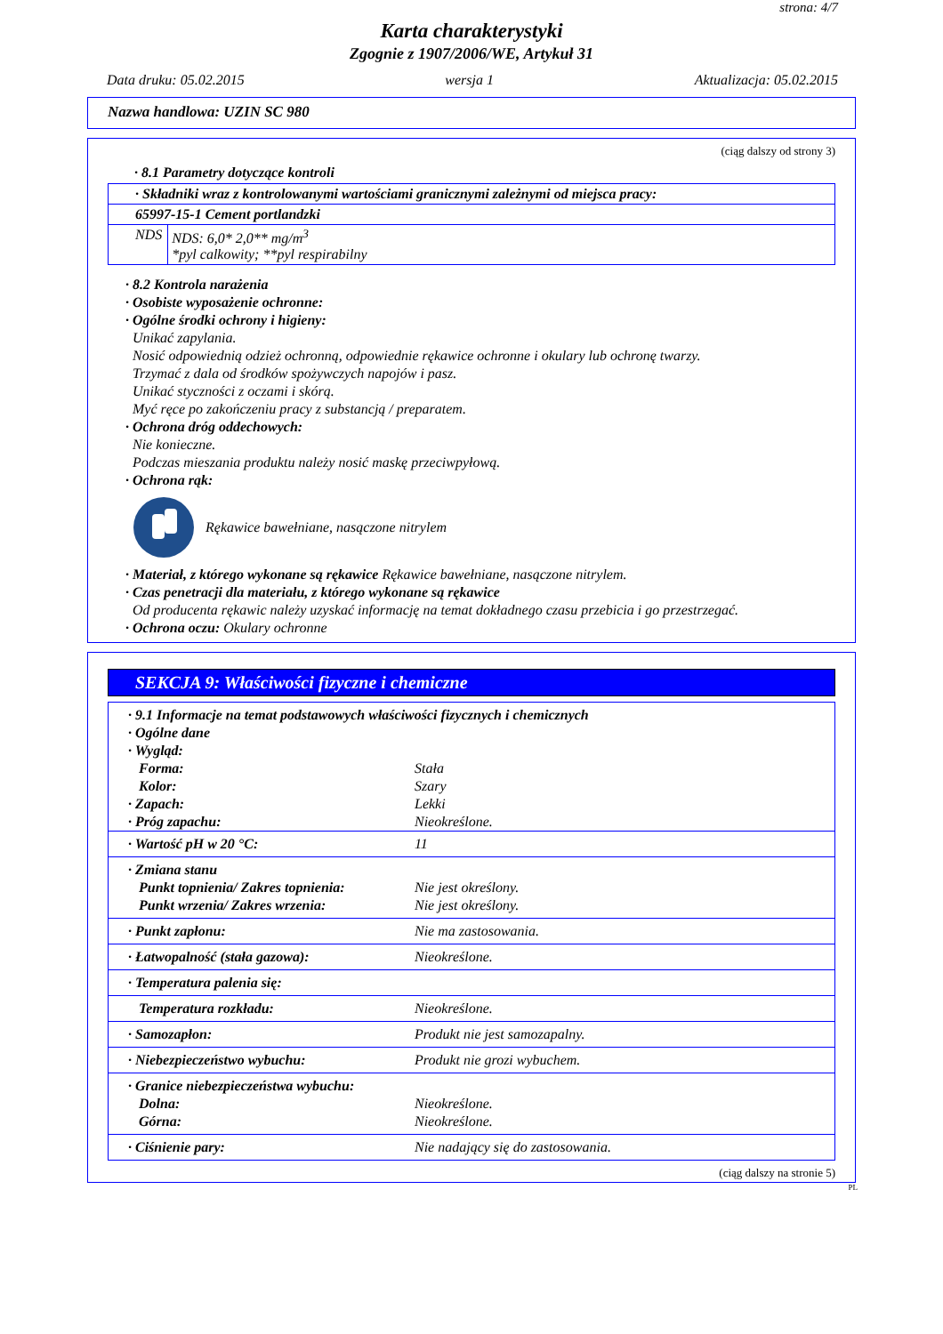strona: 4/7
Karta charakterystyki
Zgognie z 1907/2006/WE, Artykuł 31
Data druku: 05.02.2015 wersja 1 Aktualizacja: 05.02.2015
Nazwa handlowa: UZIN SC 980
(ciąg dalszy od strony 3)
· 8.1 Parametry dotyczące kontroli
| · Składniki wraz z kontrolowanymi wartościami granicznymi zależnymi od miejsca pracy: | |
| 65997-15-1 Cement portlandzki | |
| NDS | NDS: 6,0* 2,0** mg/m<sup>3</sup> *pyl calkowity; **pyl respirabilny |
· 8.2 Kontrola narażenia
· Osobiste wyposażenie ochronne:
· Ogólne środki ochrony i higieny:
Unikać zapylania.
Nosić odpowiednią odzież ochronną, odpowiednie rękawice ochronne i okulary lub ochronę twarzy.
Trzymać z dala od środków spożywczych napojów i pasz.
Unikać styczności z oczami i skórą.
Myć ręce po zakończeniu pracy z substancją / preparatem.
· Ochrona dróg oddechowych:
Nie konieczne.
Podczas mieszania produktu należy nosić maskę przeciwpyłową.
· Ochrona rąk:
Rękawice bawełniane, nasączone nitrylem
· Materiał, z którego wykonane są rękawice Rękawice bawełniane, nasączone nitrylem.
· Czas penetracji dla materiału, z którego wykonane są rękawice
Od producenta rękawic należy uzyskać informację na temat dokładnego czasu przebicia i go przestrzegać.
· Ochrona oczu: Okulary ochronne
SEKCJA 9: Właściwości fizyczne i chemiczne
| · 9.1 Informacje na temat podstawowych właściwości fizycznych i chemicznych | |
| · Ogólne dane | |
| · Wygląd: | |
| Forma: | Stała |
| Kolor: | Szary |
| · Zapach: | Lekki |
| · Próg zapachu: | Nieokreślone. |
| · Wartość pH w 20 °C: | 11 |
| · Zmiana stanu Punkt topnienia/ Zakres topnienia: Punkt wrzenia/ Zakres wrzenia: | Nie jest określony. Nie jest określony. |
| · Punkt zapłonu: | Nie ma zastosowania. |
| · Łatwopalność (stała gazowa): | Nieokreślone. |
| · Temperatura palenia się: | |
| Temperatura rozkładu: | Nieokreślone. |
| · Samozapłon: | Produkt nie jest samozapalny. |
| · Niebezpieczeństwo wybuchu: | Produkt nie grozi wybuchem. |
| · Granice niebezpieczeństwa wybuchu: Dolna: Górna: | Nieokreślone. Nieokreślone. |
| · Ciśnienie pary: | Nie nadający się do zastosowania. |
(ciąg dalszy na stronie 5)
PL